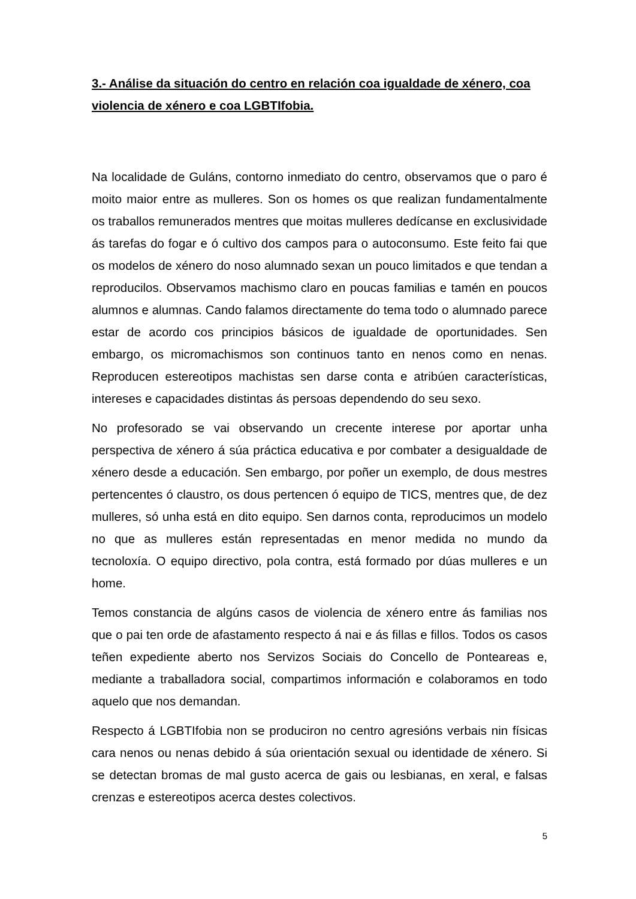3.- Análise da situación do centro en relación coa igualdade de xénero, coa violencia de xénero e coa LGBTIfobia.
Na localidade de Guláns, contorno inmediato do centro, observamos que o paro é moito maior entre as mulleres. Son os homes os que realizan fundamentalmente os traballos remunerados mentres que moitas mulleres dedícanse en exclusividade ás tarefas do fogar e ó cultivo dos campos para o autoconsumo. Este feito fai que os modelos de xénero do noso alumnado sexan un pouco limitados e que tendan a reproducilos. Observamos machismo claro en poucas familias e tamén en poucos alumnos e alumnas. Cando falamos directamente do tema todo o alumnado parece estar de acordo cos principios básicos de igualdade de oportunidades. Sen embargo, os micromachismos son continuos tanto en nenos como en nenas. Reproducen estereotipos machistas sen darse conta e atribúen características, intereses e capacidades distintas ás persoas dependendo do seu sexo.
No profesorado se vai observando un crecente interese por aportar unha perspectiva de xénero á súa práctica educativa e por combater a desigualdade de xénero desde a educación. Sen embargo, por poñer un exemplo, de dous mestres pertencentes ó claustro, os dous pertencen ó equipo de TICS, mentres que, de dez mulleres, só unha está en dito equipo. Sen darnos conta, reproducimos un modelo no que as mulleres están representadas en menor medida no mundo da tecnoloxía. O equipo directivo, pola contra, está formado por dúas mulleres e un home.
Temos constancia de algúns casos de violencia de xénero entre ás familias nos que o pai ten orde de afastamento respecto á nai e ás fillas e fillos. Todos os casos teñen expediente aberto nos Servizos Sociais do Concello de Ponteareas e, mediante a traballadora social, compartimos información e colaboramos en todo aquelo que nos demandan.
Respecto á LGBTIfobia non se produciron no centro agresións verbais nin físicas cara nenos ou nenas debido á súa orientación sexual ou identidade de xénero. Si se detectan bromas de mal gusto acerca de gais ou lesbianas, en xeral, e falsas crenzas e estereotipos acerca destes colectivos.
5